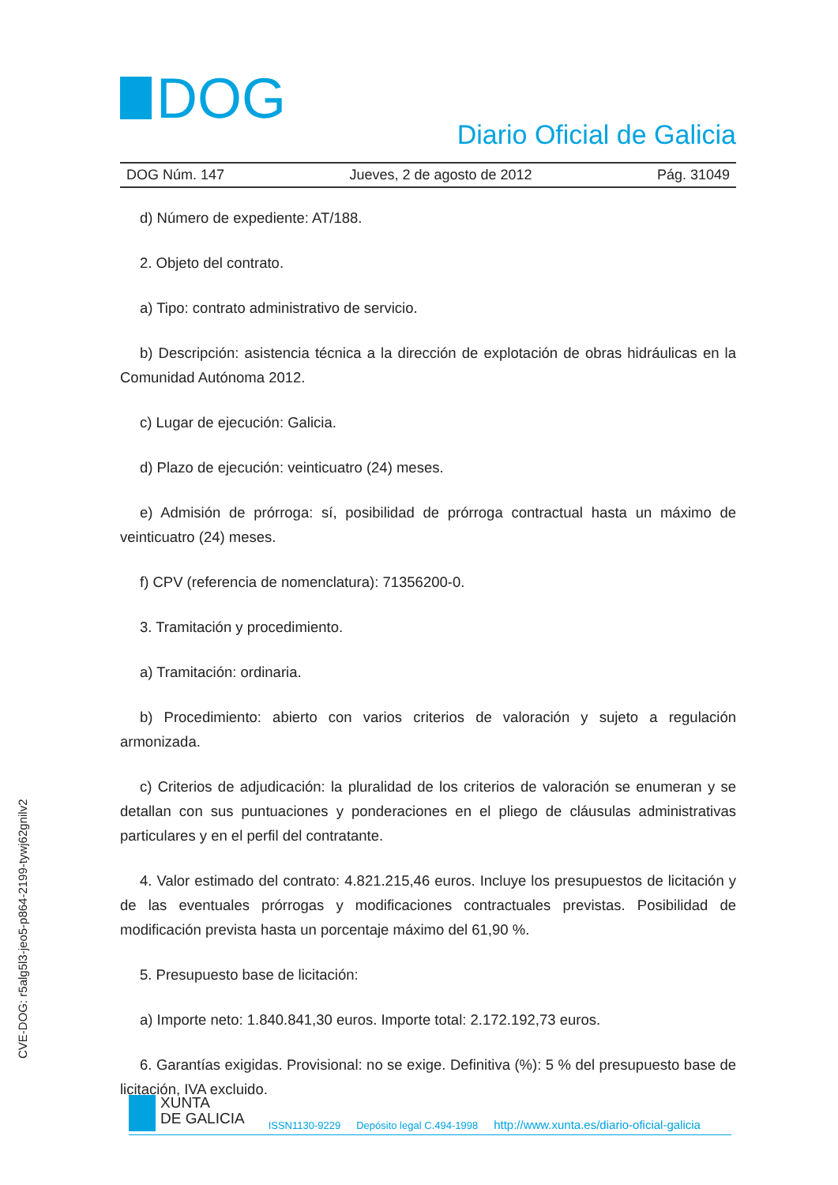CVE-DOG: r5alg5l3-jeo5-p864-2199-tywj62gnilv2
DOG
Diario Oficial de Galicia
DOG Núm. 147 Jueves, 2 de agosto de 2012 Pág. 31049
d) Número de expediente: AT/188.
2. Objeto del contrato.
a) Tipo: contrato administrativo de servicio.
b) Descripción: asistencia técnica a la dirección de explotación de obras hidráulicas en la Comunidad Autónoma 2012.
c) Lugar de ejecución: Galicia.
d) Plazo de ejecución: veinticuatro (24) meses.
e) Admisión de prórroga: sí, posibilidad de prórroga contractual hasta un máximo de veinticuatro (24) meses.
f) CPV (referencia de nomenclatura): 71356200-0.
3. Tramitación y procedimiento.
a) Tramitación: ordinaria.
b) Procedimiento: abierto con varios criterios de valoración y sujeto a regulación armonizada.
c) Criterios de adjudicación: la pluralidad de los criterios de valoración se enumeran y se detallan con sus puntuaciones y ponderaciones en el pliego de cláusulas administrativas particulares y en el perfil del contratante.
4. Valor estimado del contrato: 4.821.215,46 euros. Incluye los presupuestos de licitación y de las eventuales prórrogas y modificaciones contractuales previstas. Posibilidad de modificación prevista hasta un porcentaje máximo del 61,90 %.
5. Presupuesto base de licitación:
a) Importe neto: 1.840.841,30 euros. Importe total: 2.172.192,73 euros.
6. Garantías exigidas. Provisional: no se exige. Definitiva (%): 5 % del presupuesto base de licitación, IVA excluido.
XUNTA
DE GALICIA
ISSN1130-9229 Depósito legal C.494-1998 http://www.xunta.es/diario-oficial-galicia